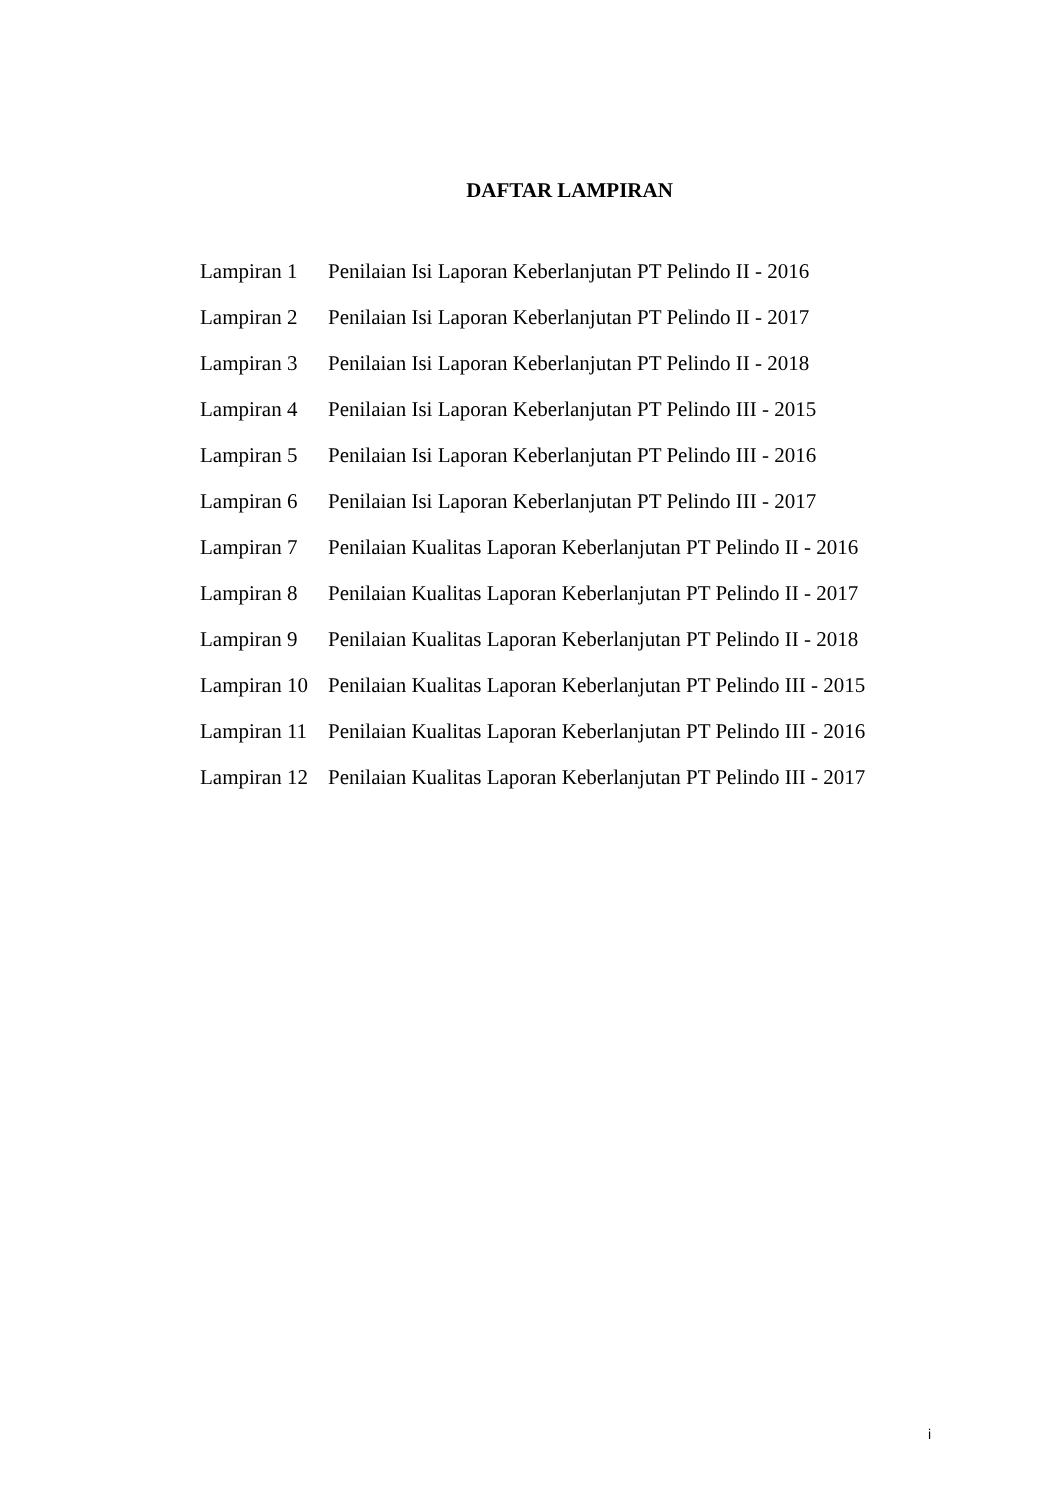DAFTAR LAMPIRAN
| Lampiran 1 | Penilaian Isi Laporan Keberlanjutan PT Pelindo II - 2016 |
| Lampiran 2 | Penilaian Isi Laporan Keberlanjutan PT Pelindo II - 2017 |
| Lampiran 3 | Penilaian Isi Laporan Keberlanjutan PT Pelindo II - 2018 |
| Lampiran 4 | Penilaian Isi Laporan Keberlanjutan PT Pelindo III - 2015 |
| Lampiran 5 | Penilaian Isi Laporan Keberlanjutan PT Pelindo III - 2016 |
| Lampiran 6 | Penilaian Isi Laporan Keberlanjutan PT Pelindo III - 2017 |
| Lampiran 7 | Penilaian Kualitas Laporan Keberlanjutan PT Pelindo II - 2016 |
| Lampiran 8 | Penilaian Kualitas Laporan Keberlanjutan PT Pelindo II - 2017 |
| Lampiran 9 | Penilaian Kualitas Laporan Keberlanjutan PT Pelindo II - 2018 |
| Lampiran 10 | Penilaian Kualitas Laporan Keberlanjutan PT Pelindo III - 2015 |
| Lampiran 11 | Penilaian Kualitas Laporan Keberlanjutan PT Pelindo III - 2016 |
| Lampiran 12 | Penilaian Kualitas Laporan Keberlanjutan PT Pelindo III - 2017 |
i